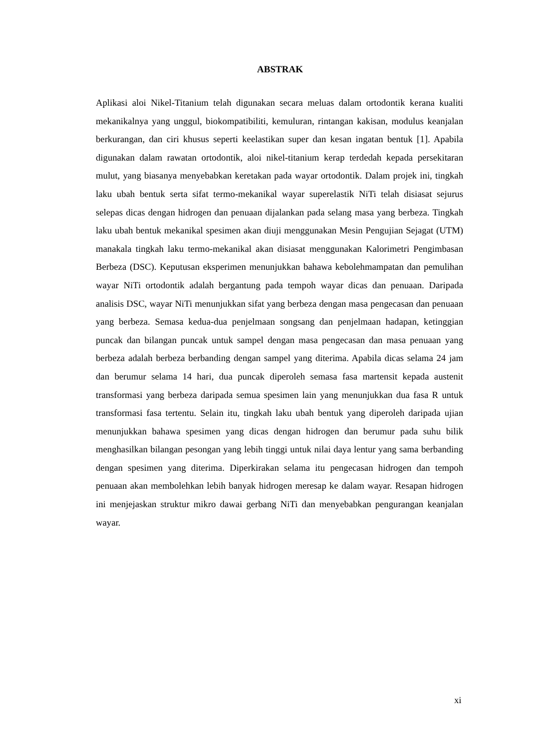ABSTRAK
Aplikasi aloi Nikel-Titanium telah digunakan secara meluas dalam ortodontik kerana kualiti mekanikalnya yang unggul, biokompatibiliti, kemuluran, rintangan kakisan, modulus keanjalan berkurangan, dan ciri khusus seperti keelastikan super dan kesan ingatan bentuk [1]. Apabila digunakan dalam rawatan ortodontik, aloi nikel-titanium kerap terdedah kepada persekitaran mulut, yang biasanya menyebabkan keretakan pada wayar ortodontik. Dalam projek ini, tingkah laku ubah bentuk serta sifat termo-mekanikal wayar superelastik NiTi telah disiasat sejurus selepas dicas dengan hidrogen dan penuaan dijalankan pada selang masa yang berbeza. Tingkah laku ubah bentuk mekanikal spesimen akan diuji menggunakan Mesin Pengujian Sejagat (UTM) manakala tingkah laku termo-mekanikal akan disiasat menggunakan Kalorimetri Pengimbasan Berbeza (DSC). Keputusan eksperimen menunjukkan bahawa kebolehmampatan dan pemulihan wayar NiTi ortodontik adalah bergantung pada tempoh wayar dicas dan penuaan. Daripada analisis DSC, wayar NiTi menunjukkan sifat yang berbeza dengan masa pengecasan dan penuaan yang berbeza. Semasa kedua-dua penjelmaan songsang dan penjelmaan hadapan, ketinggian puncak dan bilangan puncak untuk sampel dengan masa pengecasan dan masa penuaan yang berbeza adalah berbeza berbanding dengan sampel yang diterima. Apabila dicas selama 24 jam dan berumur selama 14 hari, dua puncak diperoleh semasa fasa martensit kepada austenit transformasi yang berbeza daripada semua spesimen lain yang menunjukkan dua fasa R untuk transformasi fasa tertentu. Selain itu, tingkah laku ubah bentuk yang diperoleh daripada ujian menunjukkan bahawa spesimen yang dicas dengan hidrogen dan berumur pada suhu bilik menghasilkan bilangan pesongan yang lebih tinggi untuk nilai daya lentur yang sama berbanding dengan spesimen yang diterima. Diperkirakan selama itu pengecasan hidrogen dan tempoh penuaan akan membolehkan lebih banyak hidrogen meresap ke dalam wayar. Resapan hidrogen ini menjejaskan struktur mikro dawai gerbang NiTi dan menyebabkan pengurangan keanjalan wayar.
xi